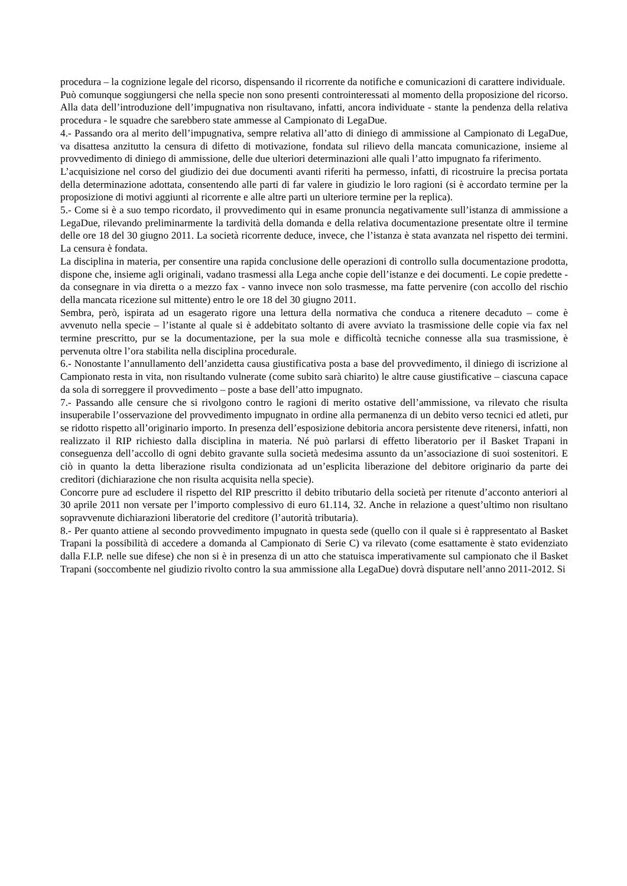procedura – la cognizione legale del ricorso, dispensando il ricorrente da notifiche e comunicazioni di carattere individuale.
Può comunque soggiungersi che nella specie non sono presenti controinteressati al momento della proposizione del ricorso. Alla data dell’introduzione dell’impugnativa non risultavano, infatti, ancora individuate - stante la pendenza della relativa procedura - le squadre che sarebbero state ammesse al Campionato di LegaDue.
4.- Passando ora al merito dell’impugnativa, sempre relativa all’atto di diniego di ammissione al Campionato di LegaDue, va disattesa anzitutto la censura di difetto di motivazione, fondata sul rilievo della mancata comunicazione, insieme al provvedimento di diniego di ammissione, delle due ulteriori determinazioni alle quali l’atto impugnato fa riferimento.
L’acquisizione nel corso del giudizio dei due documenti avanti riferiti ha permesso, infatti, di ricostruire la precisa portata della determinazione adottata, consentendo alle parti di far valere in giudizio le loro ragioni (si è accordato termine per la proposizione di motivi aggiunti al ricorrente e alle altre parti un ulteriore termine per la replica).
5.- Come si è a suo tempo ricordato, il provvedimento qui in esame pronuncia negativamente sull’istanza di ammissione a LegaDue, rilevando preliminarmente la tardività della domanda e della relativa documentazione presentate oltre il termine delle ore 18 del 30 giugno 2011. La società ricorrente deduce, invece, che l’istanza è stata avanzata nel rispetto dei termini. La censura è fondata.
La disciplina in materia, per consentire una rapida conclusione delle operazioni di controllo sulla documentazione prodotta, dispone che, insieme agli originali, vadano trasmessi alla Lega anche copie dell’istanze e dei documenti. Le copie predette - da consegnare in via diretta o a mezzo fax - vanno invece non solo trasmesse, ma fatte pervenire (con accollo del rischio della mancata ricezione sul mittente) entro le ore 18 del 30 giugno 2011.
Sembra, però, ispirata ad un esagerato rigore una lettura della normativa che conduca a ritenere decaduto – come è avvenuto nella specie – l’istante al quale si è addebitato soltanto di avere avviato la trasmissione delle copie via fax nel termine prescritto, pur se la documentazione, per la sua mole e difficoltà tecniche connesse alla sua trasmissione, è pervenuta oltre l’ora stabilita nella disciplina procedurale.
6.- Nonostante l’annullamento dell’anzidetta causa giustificativa posta a base del provvedimento, il diniego di iscrizione al Campionato resta in vita, non risultando vulnerate (come subito sarà chiarito) le altre cause giustificative – ciascuna capace da sola di sorreggere il provvedimento – poste a base dell’atto impugnato.
7.- Passando alle censure che si rivolgono contro le ragioni di merito ostative dell’ammissione, va rilevato che risulta insuperabile l’osservazione del provvedimento impugnato in ordine alla permanenza di un debito verso tecnici ed atleti, pur se ridotto rispetto all’originario importo. In presenza dell’esposizione debitoria ancora persistente deve ritenersi, infatti, non realizzato il RIP richiesto dalla disciplina in materia. Né può parlarsi di effetto liberatorio per il Basket Trapani in conseguenza dell’accollo di ogni debito gravante sulla società medesima assunto da un’associazione di suoi sostenitori. E ciò in quanto la detta liberazione risulta condizionata ad un’esplicita liberazione del debitore originario da parte dei creditori (dichiarazione che non risulta acquisita nella specie).
Concorre pure ad escludere il rispetto del RIP prescritto il debito tributario della società per ritenute d’acconto anteriori al 30 aprile 2011 non versate per l’importo complessivo di euro 61.114, 32. Anche in relazione a quest’ultimo non risultano sopravvenute dichiarazioni liberatorie del creditore (l’autorità tributaria).
8.- Per quanto attiene al secondo provvedimento impugnato in questa sede (quello con il quale si è rappresentato al Basket Trapani la possibilità di accedere a domanda al Campionato di Serie C) va rilevato (come esattamente è stato evidenziato dalla F.I.P. nelle sue difese) che non si è in presenza di un atto che statuisca imperativamente sul campionato che il Basket Trapani (soccombente nel giudizio rivolto contro la sua ammissione alla LegaDue) dovrà disputare nell’anno 2011-2012. Si